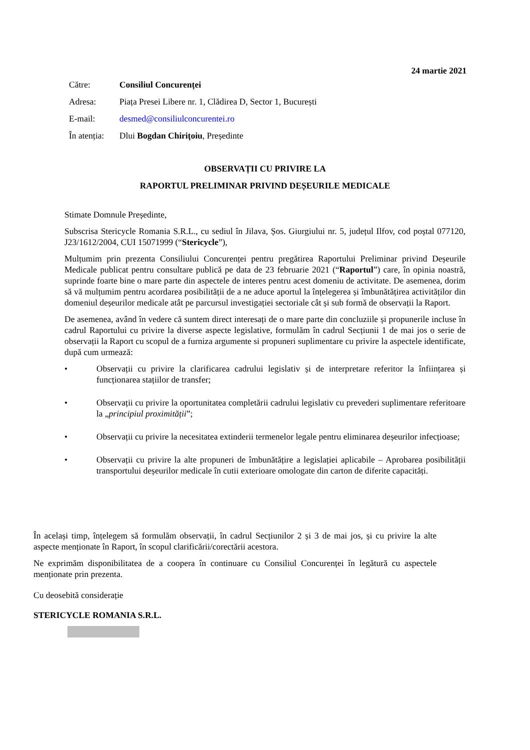24 martie 2021
| Către: | Consiliul Concurenței |
| Adresa: | Piața Presei Libere nr. 1, Clădirea D, Sector 1, București |
| E-mail: | desmed@consiliulconcurentei.ro |
| În atenția: | Dlui Bogdan Chirițoiu , Președinte |
OBSERVAȚII CU PRIVIRE LA
RAPORTUL PRELIMINAR PRIVIND DEȘEURILE MEDICALE
Stimate Domnule Președinte,
Subscrisa Stericycle Romania S.R.L., cu sediul în Jilava, Șos. Giurgiului nr. 5, județul Ilfov, cod poștal 077120, J23/1612/2004, CUI 15071999 (“Stericycle”),
Mulțumim prin prezenta Consiliului Concurenței pentru pregătirea Raportului Preliminar privind Deșeurile Medicale publicat pentru consultare publică pe data de 23 februarie 2021 (“Raportul”) care, în opinia noastră, suprinde foarte bine o mare parte din aspectele de interes pentru acest domeniu de activitate. De asemenea, dorim să vă mulțumim pentru acordarea posibilității de a ne aduce aportul la înțelegerea și îmbunătățirea activităților din domeniul deșeurilor medicale atât pe parcursul investigației sectoriale cât și sub formă de observații la Raport.
De asemenea, având în vedere că suntem direct interesați de o mare parte din concluziile și propunerile incluse în cadrul Raportului cu privire la diverse aspecte legislative, formulăm în cadrul Secțiunii 1 de mai jos o serie de observații la Raport cu scopul de a furniza argumente si propuneri suplimentare cu privire la aspectele identificate, după cum urmează:
• Observații cu privire la clarificarea cadrului legislativ și de interpretare referitor la înființarea și funcționarea stațiilor de transfer;
• Observații cu privire la oportunitatea completării cadrului legislativ cu prevederi suplimentare referitoare la „principiul proximității”;
• Observații cu privire la necesitatea extinderii termenelor legale pentru eliminarea deșeurilor infecțioase;
• Observații cu privire la alte propuneri de îmbunătățire a legislației aplicabile – Aprobarea posibilității transportului deșeurilor medicale în cutii exterioare omologate din carton de diferite capacități.
În același timp, înțelegem să formulăm observații, în cadrul Secțiunilor 2 și 3 de mai jos, și cu privire la alte aspecte menționate în Raport, în scopul clarificării/corectării acestora.
Ne exprimăm disponibilitatea de a coopera în continuare cu Consiliul Concurenței în legătură cu aspectele menționate prin prezenta.
Cu deosebită considerație
STERICYCLE ROMANIA S.R.L.